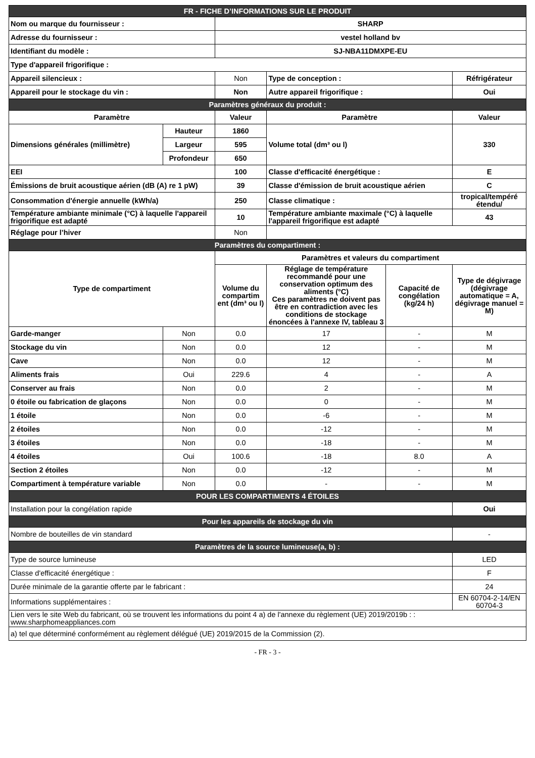| FR - FICHE D’INFORMATIONS SUR LE PRODUIT | | | | | |
| Nom ou marque du fournisseur : | | SHARP | | | |
| Adresse du fournisseur : | | vestel holland bv | | | |
| Identifiant du modèle : | | SJ-NBA11DMXPE-EU | | | |
| Type d'appareil frigorifique : | | | | | |
| Appareil silencieux : | | Non | Type de conception : | | Réfrigérateur |
| Appareil pour le stockage du vin : | | Non | Autre appareil frigorifique : | | Oui |
| Paramètres généraux du produit : | | | | | |
| Paramètre | | Valeur | Paramètre | | Valeur |
| Dimensions générales (millimètre) | Hauteur | 1860 | Volume total (dm³ ou l) | | 330 |
| | Largeur | 595 | | | |
| | Profondeur | 650 | | | |
| EEI | | 100 | Classe d'efficacité énergétique : | | E |
| Émissions de bruit acoustique aérien (dB (A) re 1 pW) | | 39 | Classe d'émission de bruit acoustique aérien | | C |
| Consommation d'énergie annuelle (kWh/a) | | 250 | Classe climatique : | | tropical/tempéré étendu/ |
| Température ambiante minimale (°C) à laquelle l'appareil frigorifique est adapté | | 10 | Température ambiante maximale (°C) à laquelle l'appareil frigorifique est adapté | | 43 |
| Réglage pour l’hiver | | Non | | | |
| Paramètres du compartiment : | | | | | |
| Type de compartiment | | Paramètres et valeurs du compartiment | | | |
| | | Volume du compartim ent (dm³ ou l) | Réglage de température recommandé pour une conservation optimum des aliments (°C) Ces paramètres ne doivent pas être en contradiction avec les conditions de stockage énoncées à l'annexe IV, tableau 3 | Capacité de congélation (kg/24 h) | Type de dégivrage (dégivrage automatique = A, dégivrage manuel = M) |
| Garde-manger | Non | 0.0 | 17 | - | M |
| Stockage du vin | Non | 0.0 | 12 | - | M |
| Cave | Non | 0.0 | 12 | - | M |
| Aliments frais | Oui | 229.6 | 4 | - | A |
| Conserver au frais | Non | 0.0 | 2 | - | M |
| 0 étoile ou fabrication de glaçons | Non | 0.0 | 0 | - | M |
| 1 étoile | Non | 0.0 | -6 | - | M |
| 2 étoiles | Non | 0.0 | -12 | - | M |
| 3 étoiles | Non | 0.0 | -18 | - | M |
| 4 étoiles | Oui | 100.6 | -18 | 8.0 | A |
| Section 2 étoiles | Non | 0.0 | -12 | - | M |
| Compartiment à température variable | Non | 0.0 | - | - | M |
| POUR LES COMPARTIMENTS 4 ÉTOILES | | | | | |
| Installation pour la congélation rapide | | | | | Oui |
| Pour les appareils de stockage du vin | | | | | |
| Nombre de bouteilles de vin standard | | | | | - |
| Paramètres de la source lumineuse(a, b) : | | | | | |
| Type de source lumineuse | | | | | LED |
| Classe d'efficacité énergétique : | | | | | F |
| Durée minimale de la garantie offerte par le fabricant : | | | | | 24 |
| Informations supplémentaires : | | | | | EN 60704-2-14/EN 60704-3 |
| Lien vers le site Web du fabricant, où se trouvent les informations du point 4 a) de l'annexe du règlement (UE) 2019/2019b : : www.sharphomeappliances.com | | | | | |
| a) tel que déterminé conformément au règlement délégué (UE) 2019/2015 de la Commission (2). | | | | | |
- FR - 3 -